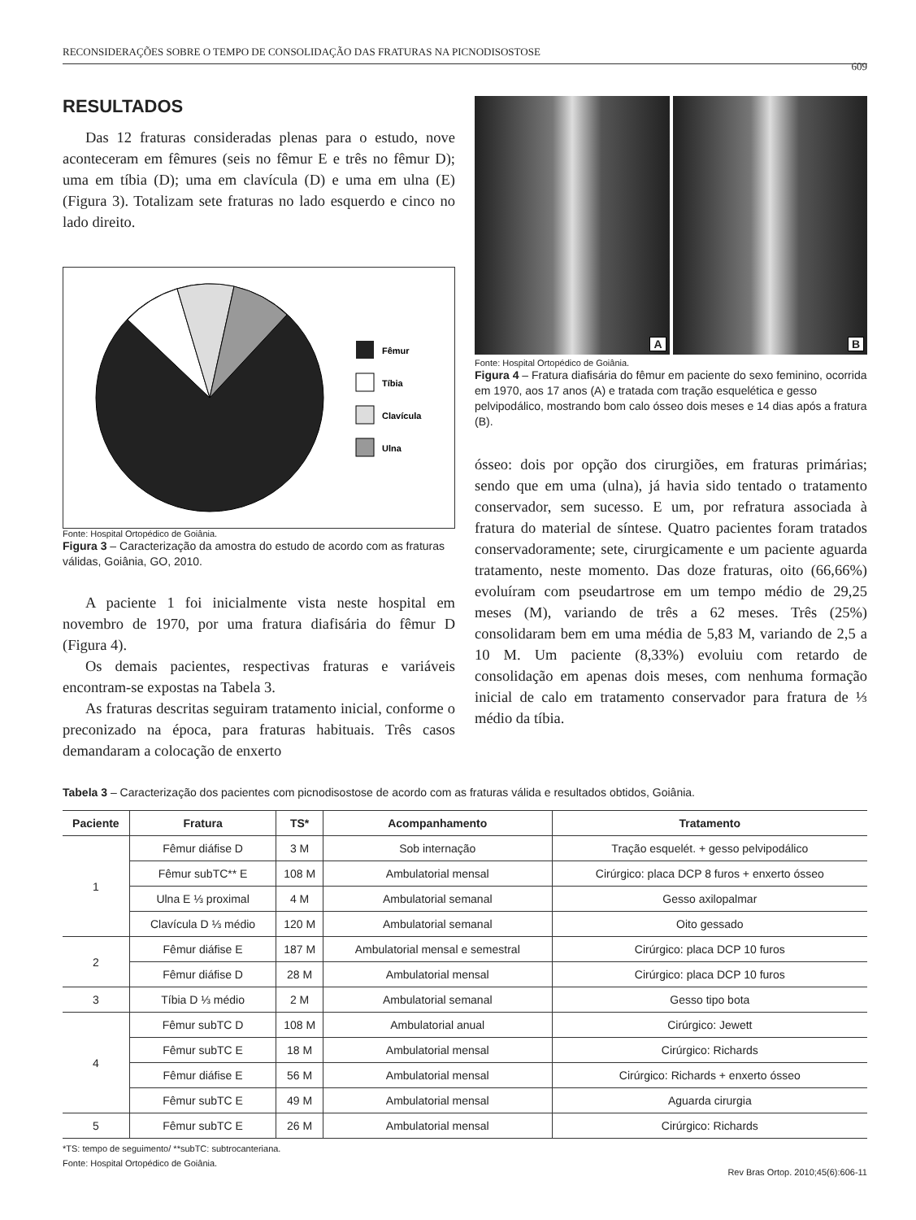RECONSIDERAÇÕES SOBRE O TEMPO DE CONSOLIDAÇÃO DAS FRATURAS NA PICNODISOSTOSE
609
RESULTADOS
Das 12 fraturas consideradas plenas para o estudo, nove aconteceram em fêmures (seis no fêmur E e três no fêmur D); uma em tíbia (D); uma em clavícula (D) e uma em ulna (E) (Figura 3). Totalizam sete fraturas no lado esquerdo e cinco no lado direito.
Fêmur
Tíbia
Clavícula
Ulna
Fonte: Hospital Ortopédico de Goiânia.
Figura 3 – Caracterização da amostra do estudo de acordo com as fraturas válidas, Goiânia, GO, 2010.
A paciente 1 foi inicialmente vista neste hospital em novembro de 1970, por uma fratura diafisária do fêmur D (Figura 4).
Os demais pacientes, respectivas fraturas e variáveis encontram-se expostas na Tabela 3.
As fraturas descritas seguiram tratamento inicial, conforme o preconizado na época, para fraturas habituais. Três casos demandaram a colocação de enxerto
A
B
Fonte: Hospital Ortopédico de Goiânia.
Figura 4 – Fratura diafisária do fêmur em paciente do sexo feminino, ocorrida em 1970, aos 17 anos (A) e tratada com tração esquelética e gesso pelvipodálico, mostrando bom calo ósseo dois meses e 14 dias após a fratura (B).
ósseo: dois por opção dos cirurgiões, em fraturas primárias; sendo que em uma (ulna), já havia sido tentado o tratamento conservador, sem sucesso. E um, por refratura associada à fratura do material de síntese. Quatro pacientes foram tratados conservadoramente; sete, cirurgicamente e um paciente aguarda tratamento, neste momento. Das doze fraturas, oito (66,66%) evoluíram com pseudartrose em um tempo médio de 29,25 meses (M), variando de três a 62 meses. Três (25%) consolidaram bem em uma média de 5,83 M, variando de 2,5 a 10 M. Um paciente (8,33%) evoluiu com retardo de consolidação em apenas dois meses, com nenhuma formação inicial de calo em tratamento conservador para fratura de ⅓ médio da tíbia.
Tabela 3 – Caracterização dos pacientes com picnodisostose de acordo com as fraturas válida e resultados obtidos, Goiânia.
| Paciente | Fratura | TS* | Acompanhamento | Tratamento |
| --- | --- | --- | --- | --- |
| 1 | Fêmur diáfise D | 3 M | Sob internação | Tração esquelét. + gesso pelvipodálico |
| | Fêmur subTC** E | 108 M | Ambulatorial mensal | Cirúrgico: placa DCP 8 furos + enxerto ósseo |
| | Ulna E ⅓ proximal | 4 M | Ambulatorial semanal | Gesso axilopalmar |
| | Clavícula D ⅓ médio | 120 M | Ambulatorial semanal | Oito gessado |
| 2 | Fêmur diáfise E | 187 M | Ambulatorial mensal e semestral | Cirúrgico: placa DCP 10 furos |
| | Fêmur diáfise D | 28 M | Ambulatorial mensal | Cirúrgico: placa DCP 10 furos |
| 3 | Tíbia D ⅓ médio | 2 M | Ambulatorial semanal | Gesso tipo bota |
| 4 | Fêmur subTC D | 108 M | Ambulatorial anual | Cirúrgico: Jewett |
| | Fêmur subTC E | 18 M | Ambulatorial mensal | Cirúrgico: Richards |
| | Fêmur diáfise E | 56 M | Ambulatorial mensal | Cirúrgico: Richards + enxerto ósseo |
| | Fêmur subTC E | 49 M | Ambulatorial mensal | Aguarda cirurgia |
| 5 | Fêmur subTC E | 26 M | Ambulatorial mensal | Cirúrgico: Richards |
*TS: tempo de seguimento/ **subTC: subtrocanteriana.
Fonte: Hospital Ortopédico de Goiânia.
Rev Bras Ortop. 2010;45(6):606-11